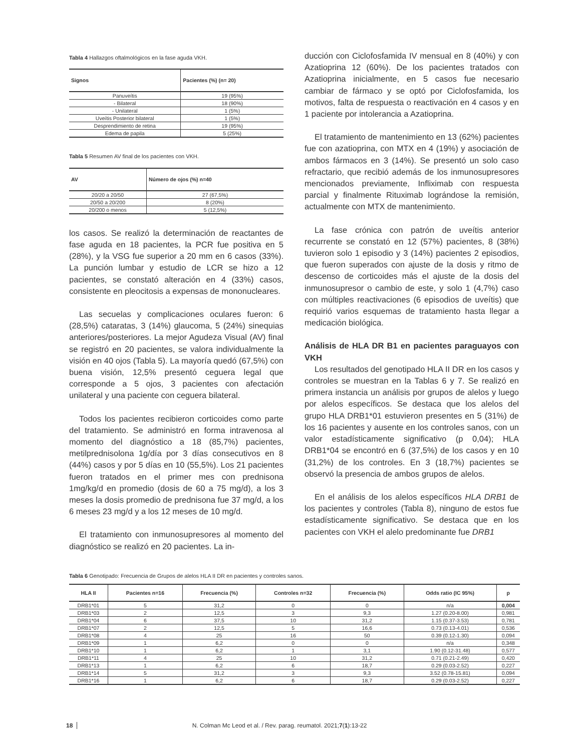Tabla 4 Hallazgos oftalmológicos en la fase aguda VKH.
| Signos | Pacientes (%) (n= 20) |
| --- | --- |
| Panuveítis | 19 (95%) |
| - Bilateral | 18 (90%) |
| - Unilateral | 1 (5%) |
| Uveítis Posterior bilateral | 1 (5%) |
| Desprendimiento de retina | 19 (95%) |
| Edema de papila | 5 (25%) |
Tabla 5 Resumen AV final de los pacientes con VKH.
| AV | Número de ojos (%) n=40 |
| --- | --- |
| 20/20 a 20/50 | 27 (67,5%) |
| 20/50 a 20/200 | 8 (20%) |
| 20/200 o menos | 5 (12,5%) |
los casos. Se realizó la determinación de reactantes de fase aguda en 18 pacientes, la PCR fue positiva en 5 (28%), y la VSG fue superior a 20 mm en 6 casos (33%). La punción lumbar y estudio de LCR se hizo a 12 pacientes, se constató alteración en 4 (33%) casos, consistente en pleocitosis a expensas de mononucleares.
Las secuelas y complicaciones oculares fueron: 6 (28,5%) cataratas, 3 (14%) glaucoma, 5 (24%) sinequias anteriores/posteriores. La mejor Agudeza Visual (AV) final se registró en 20 pacientes, se valora individualmente la visión en 40 ojos (Tabla 5). La mayoría quedó (67,5%) con buena visión, 12,5% presentó ceguera legal que corresponde a 5 ojos, 3 pacientes con afectación unilateral y una paciente con ceguera bilateral.
Todos los pacientes recibieron corticoides como parte del tratamiento. Se administró en forma intravenosa al momento del diagnóstico a 18 (85,7%) pacientes, metilprednisolona 1g/día por 3 días consecutivos en 8 (44%) casos y por 5 días en 10 (55,5%). Los 21 pacientes fueron tratados en el primer mes con prednisona 1mg/kg/d en promedio (dosis de 60 a 75 mg/d), a los 3 meses la dosis promedio de prednisona fue 37 mg/d, a los 6 meses 23 mg/d y a los 12 meses de 10 mg/d.
El tratamiento con inmunosupresores al momento del diagnóstico se realizó en 20 pacientes. La in-
ducción con Ciclofosfamida IV mensual en 8 (40%) y con Azatioprina 12 (60%). De los pacientes tratados con Azatioprina inicialmente, en 5 casos fue necesario cambiar de fármaco y se optó por Ciclofosfamida, los motivos, falta de respuesta o reactivación en 4 casos y en 1 paciente por intolerancia a Azatioprina.
El tratamiento de mantenimiento en 13 (62%) pacientes fue con azatioprina, con MTX en 4 (19%) y asociación de ambos fármacos en 3 (14%). Se presentó un solo caso refractario, que recibió además de los inmunosupresores mencionados previamente, Infliximab con respuesta parcial y finalmente Rituximab lográndose la remisión, actualmente con MTX de mantenimiento.
La fase crónica con patrón de uveítis anterior recurrente se constató en 12 (57%) pacientes, 8 (38%) tuvieron solo 1 episodio y 3 (14%) pacientes 2 episodios, que fueron superados con ajuste de la dosis y ritmo de descenso de corticoides más el ajuste de la dosis del inmunosupresor o cambio de este, y solo 1 (4,7%) caso con múltiples reactivaciones (6 episodios de uveítis) que requirió varios esquemas de tratamiento hasta llegar a medicación biológica.
Análisis de HLA DR B1 en pacientes paraguayos con VKH
Los resultados del genotipado HLA II DR en los casos y controles se muestran en la Tablas 6 y 7. Se realizó en primera instancia un análisis por grupos de alelos y luego por alelos específicos. Se destaca que los alelos del grupo HLA DRB1*01 estuvieron presentes en 5 (31%) de los 16 pacientes y ausente en los controles sanos, con un valor estadísticamente significativo (p 0,04); HLA DRB1*04 se encontró en 6 (37,5%) de los casos y en 10 (31,2%) de los controles. En 3 (18,7%) pacientes se observó la presencia de ambos grupos de alelos.
En el análisis de los alelos específicos HLA DRB1 de los pacientes y controles (Tabla 8), ninguno de estos fue estadísticamente significativo. Se destaca que en los pacientes con VKH el alelo predominante fue DRB1
Tabla 6 Genotipado: Frecuencia de Grupos de alelos HLA II DR en pacientes y controles sanos.
| HLA II | Pacientes n=16 | Frecuencia (%) | Controles n=32 | Frecuencia (%) | Odds ratio (IC 95%) | p |
| --- | --- | --- | --- | --- | --- | --- |
| DRB1*01 | 5 | 31,2 | 0 | 0 | n/a | 0,004 |
| DRB1*03 | 2 | 12,5 | 3 | 9,3 | 1.27 (0.20-8.00) | 0,981 |
| DRB1*04 | 6 | 37,5 | 10 | 31,2 | 1.15 (0.37-3.53) | 0,781 |
| DRB1*07 | 2 | 12,5 | 5 | 16,6 | 0.73 (0.13-4.01) | 0,536 |
| DRB1*08 | 4 | 25 | 16 | 50 | 0.39 (0.12-1.30) | 0,094 |
| DRB1*09 | 1 | 6,2 | 0 | 0 | n/a | 0,348 |
| DRB1*10 | 1 | 6,2 | 1 | 3,1 | 1.90 (0.12-31.48) | 0,577 |
| DRB1*11 | 4 | 25 | 10 | 31,2 | 0.71 (0.21-2.49) | 0,420 |
| DRB1*13 | 1 | 6,2 | 6 | 18,7 | 0.29 (0.03-2.52) | 0,227 |
| DRB1*14 | 5 | 31,2 | 3 | 9,3 | 3.52 (0.78-15.81) | 0,094 |
| DRB1*16 | 1 | 6,2 | 6 | 18,7 | 0.29 (0.03-2.52) | 0,227 |
18 N. Colman Mc Leod et al. / Rev. parag. reumatol. 2021;7(1):13-22